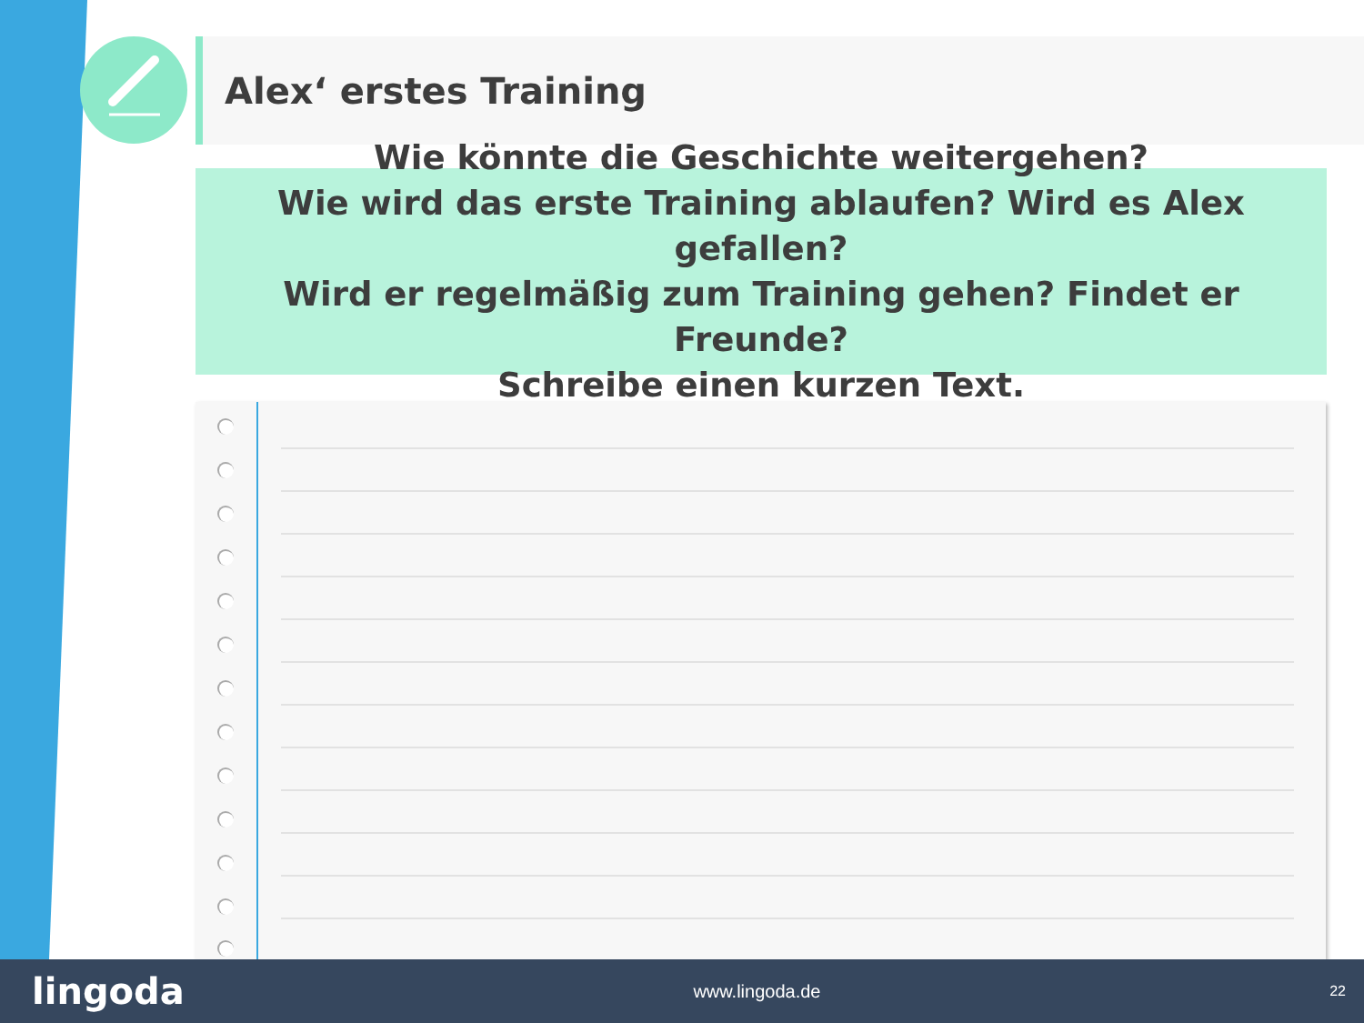Alex‘ erstes Training
Wie könnte die Geschichte weitergehen?
Wie wird das erste Training ablaufen? Wird es Alex gefallen?
Wird er regelmäßig zum Training gehen? Findet er Freunde?
Schreibe einen kurzen Text.
lingoda www.lingoda.de 22